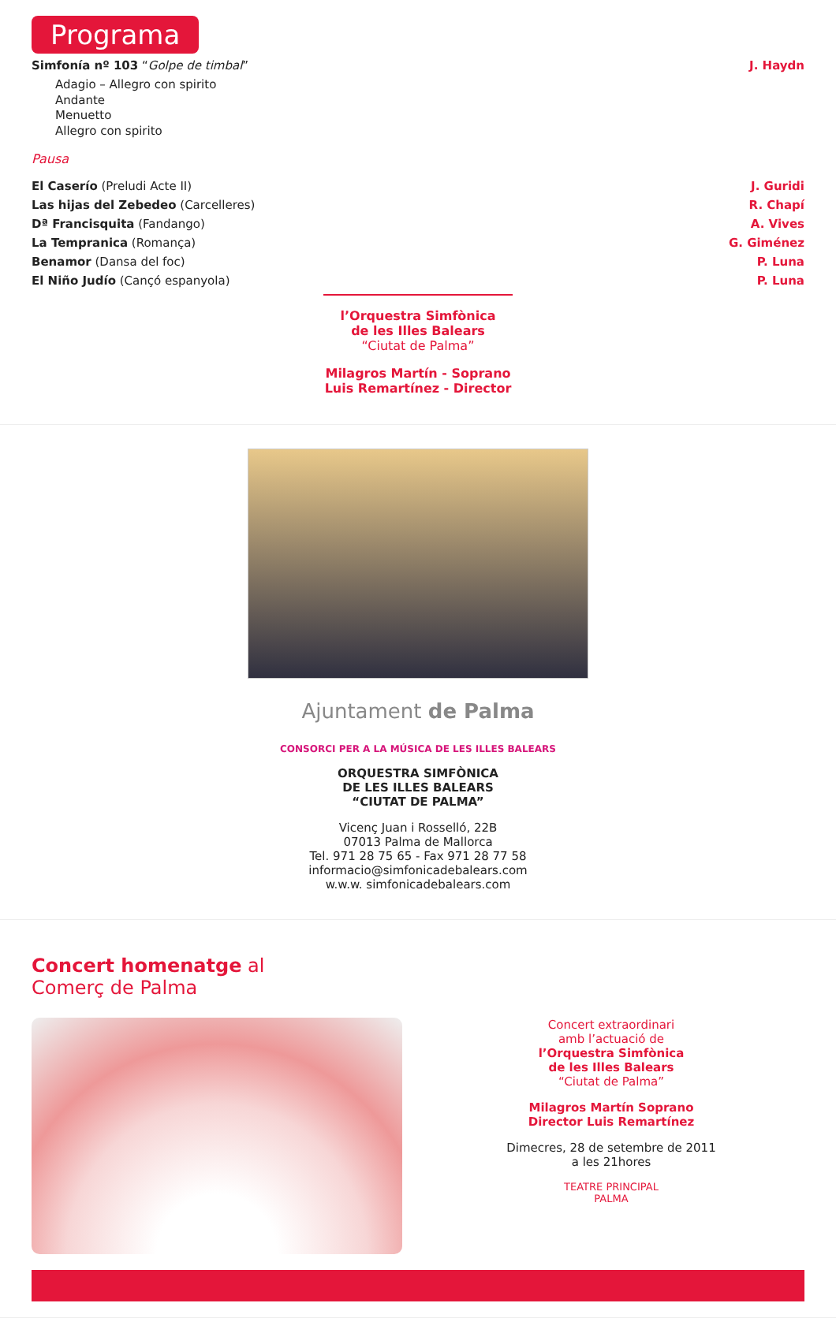Programa
Simfonía nº 103 “Golpe de timbal” J. Haydn
Adagio – Allegro con spirito
Andante
Menuetto
Allegro con spirito
Pausa
El Caserío (Preludi Acte II) J. Guridi
Las hijas del Zebedeo (Carcelleres) R. Chapí
Dª Francisquita (Fandango) A. Vives
La Tempranica (Romança) G. Giménez
Benamor (Dansa del foc) P. Luna
El Niño Judío (Cançó espanyola) P. Luna
l’Orquestra Simfònica
de les Illes Balears
“Ciutat de Palma”
Milagros Martín - Soprano
Luis Remartínez - Director
Ajuntament de Palma
CONSORCI PER A LA MÚSICA DE LES ILLES BALEARS
ORQUESTRA SIMFÒNICA
DE LES ILLES BALEARS
“CIUTAT DE PALMA”
Vicenç Juan i Rosselló, 22B
07013 Palma de Mallorca
Tel. 971 28 75 65 - Fax 971 28 77 58
informacio@simfonicadebalears.com
w.w.w. simfonicadebalears.com
Concert homenatge al
Comerç de Palma
Concert extraordinari
amb l’actuació de
l’Orquestra Simfònica
de les Illes Balears
“Ciutat de Palma”
Milagros Martín Soprano
Director Luis Remartínez
Dimecres, 28 de setembre de 2011
a les 21hores
TEATRE PRINCIPAL
PALMA